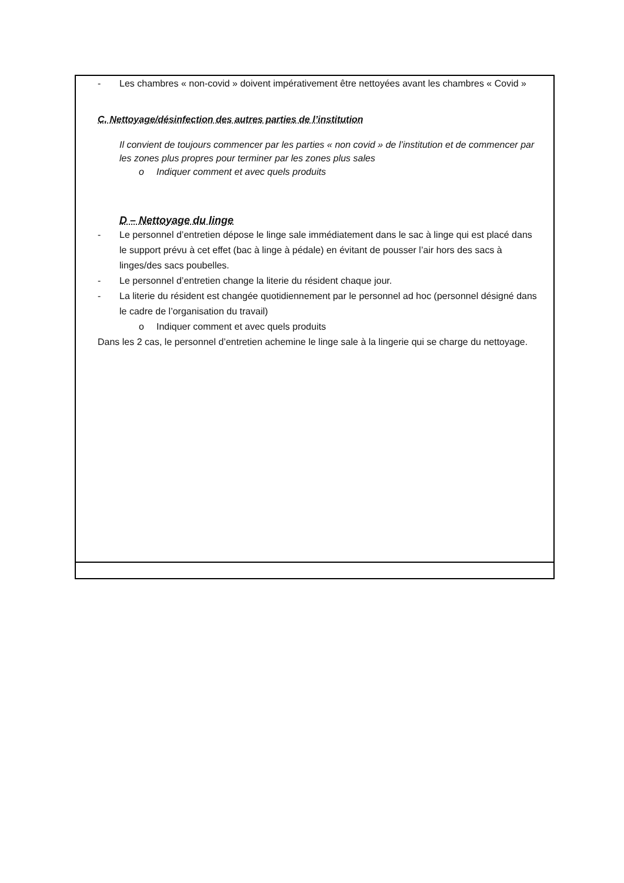- Les chambres « non-covid » doivent impérativement être nettoyées avant les chambres « Covid »
C. Nettoyage/désinfection des autres parties de l’institution
Il convient de toujours commencer par les parties « non covid » de l’institution et de commencer par les zones plus propres pour terminer par les zones plus sales
o Indiquer comment et avec quels produits
D – Nettoyage du linge
- Le personnel d’entretien dépose le linge sale immédiatement dans le sac à linge qui est placé dans le support prévu à cet effet (bac à linge à pédale) en évitant de pousser l’air hors des sacs à linges/des sacs poubelles.
- Le personnel d’entretien change la literie du résident chaque jour.
- La literie du résident est changée quotidiennement par le personnel ad hoc (personnel désigné dans le cadre de l’organisation du travail)
o Indiquer comment et avec quels produits
Dans les 2 cas, le personnel d’entretien achemine le linge sale à la lingerie qui se charge du nettoyage.